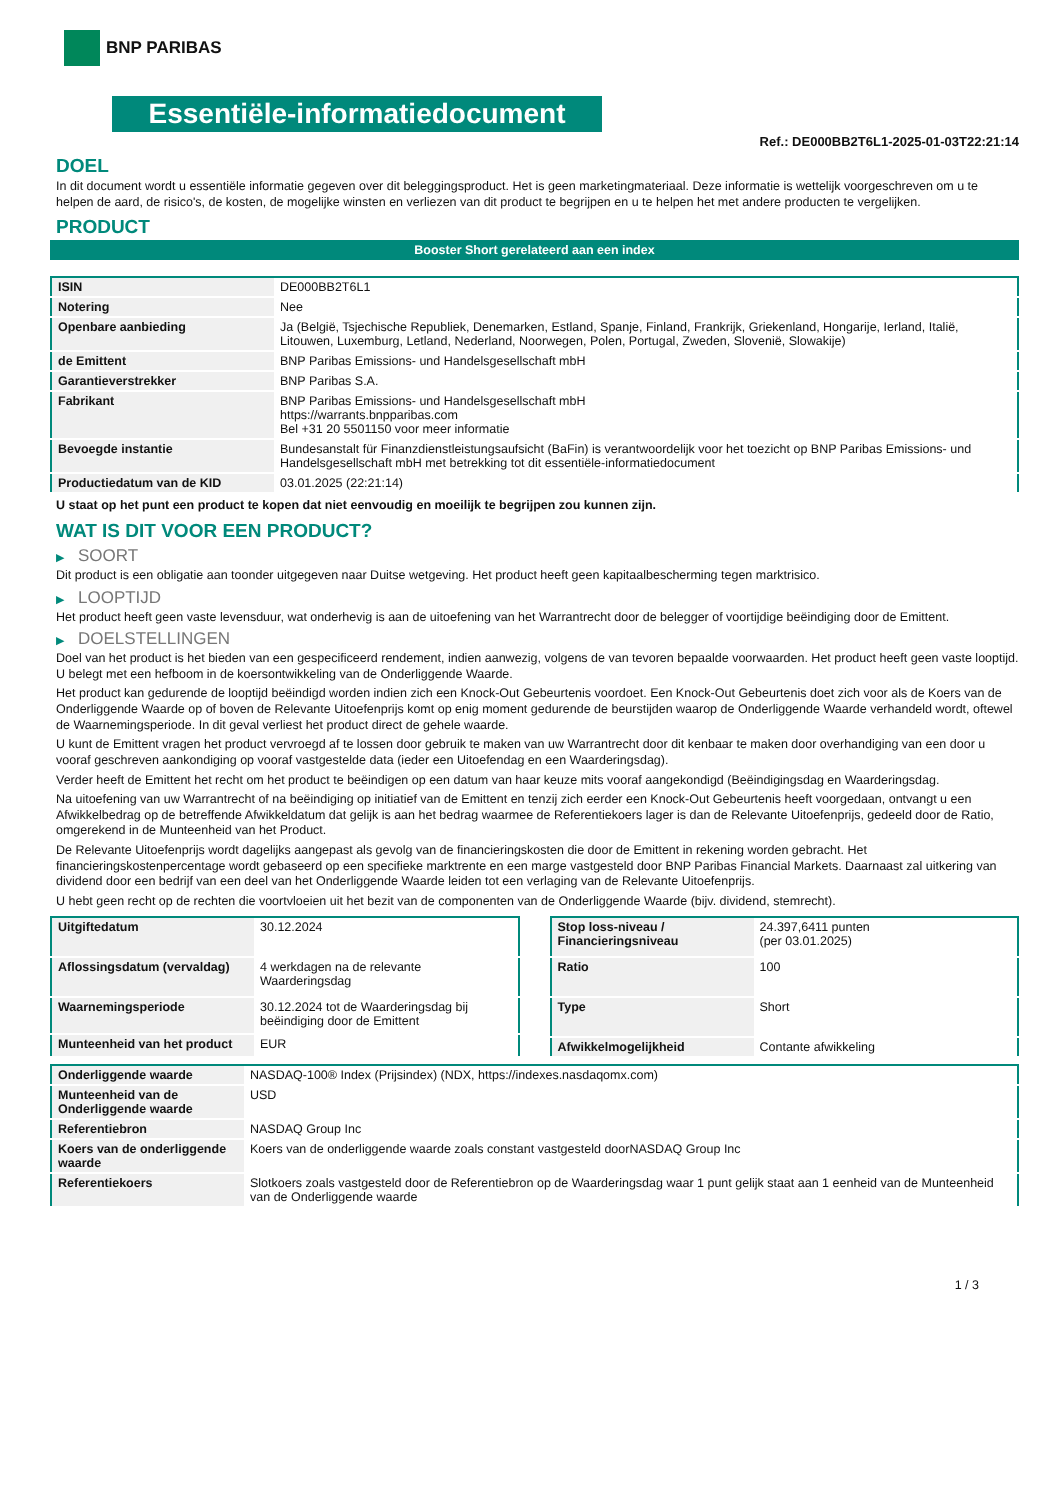BNP PARIBAS
Essentiële-informatiedocument
Ref.: DE000BB2T6L1-2025-01-03T22:21:14
DOEL
In dit document wordt u essentiële informatie gegeven over dit beleggingsproduct. Het is geen marketingmateriaal. Deze informatie is wettelijk voorgeschreven om u te helpen de aard, de risico's, de kosten, de mogelijke winsten en verliezen van dit product te begrijpen en u te helpen het met andere producten te vergelijken.
PRODUCT
Booster Short gerelateerd aan een index
| ISIN | DE000BB2T6L1 |
| Notering | Nee |
| Openbare aanbieding | Ja (België, Tsjechische Republiek, Denemarken, Estland, Spanje, Finland, Frankrijk, Griekenland, Hongarije, Ierland, Italië, Litouwen, Luxemburg, Letland, Nederland, Noorwegen, Polen, Portugal, Zweden, Slovenië, Slowakije) |
| de Emittent | BNP Paribas Emissions- und Handelsgesellschaft mbH |
| Garantieverstrekker | BNP Paribas S.A. |
| Fabrikant | BNP Paribas Emissions- und Handelsgesellschaft mbH https://warrants.bnpparibas.com Bel +31 20 5501150 voor meer informatie |
| Bevoegde instantie | Bundesanstalt für Finanzdienstleistungsaufsicht (BaFin) is verantwoordelijk voor het toezicht op BNP Paribas Emissions- und Handelsgesellschaft mbH met betrekking tot dit essentiële-informatiedocument |
| Productiedatum van de KID | 03.01.2025 (22:21:14) |
U staat op het punt een product te kopen dat niet eenvoudig en moeilijk te begrijpen zou kunnen zijn.
WAT IS DIT VOOR EEN PRODUCT?
▶ SOORT
Dit product is een obligatie aan toonder uitgegeven naar Duitse wetgeving. Het product heeft geen kapitaalbescherming tegen marktrisico.
▶ LOOPTIJD
Het product heeft geen vaste levensduur, wat onderhevig is aan de uitoefening van het Warrantrecht door de belegger of voortijdige beëindiging door de Emittent.
▶ DOELSTELLINGEN
Doel van het product is het bieden van een gespecificeerd rendement, indien aanwezig, volgens de van tevoren bepaalde voorwaarden. Het product heeft geen vaste looptijd. U belegt met een hefboom in de koersontwikkeling van de Onderliggende Waarde.
Het product kan gedurende de looptijd beëindigd worden indien zich een Knock-Out Gebeurtenis voordoet. Een Knock-Out Gebeurtenis doet zich voor als de Koers van de Onderliggende Waarde op of boven de Relevante Uitoefenprijs komt op enig moment gedurende de beurstijden waarop de Onderliggende Waarde verhandeld wordt, oftewel de Waarnemingsperiode. In dit geval verliest het product direct de gehele waarde.
U kunt de Emittent vragen het product vervroegd af te lossen door gebruik te maken van uw Warrantrecht door dit kenbaar te maken door overhandiging van een door u vooraf geschreven aankondiging op vooraf vastgestelde data (ieder een Uitoefendag en een Waarderingsdag).
Verder heeft de Emittent het recht om het product te beëindigen op een datum van haar keuze mits vooraf aangekondigd (Beëindigingsdag en Waarderingsdag.
Na uitoefening van uw Warrantrecht of na beëindiging op initiatief van de Emittent en tenzij zich eerder een Knock-Out Gebeurtenis heeft voorgedaan, ontvangt u een Afwikkelbedrag op de betreffende Afwikkeldatum dat gelijk is aan het bedrag waarmee de Referentiekoers lager is dan de Relevante Uitoefenprijs, gedeeld door de Ratio, omgerekend in de Munteenheid van het Product.
De Relevante Uitoefenprijs wordt dagelijks aangepast als gevolg van de financieringskosten die door de Emittent in rekening worden gebracht. Het financieringskostenpercentage wordt gebaseerd op een specifieke marktrente en een marge vastgesteld door BNP Paribas Financial Markets. Daarnaast zal uitkering van dividend door een bedrijf van een deel van het Onderliggende Waarde leiden tot een verlaging van de Relevante Uitoefenprijs.
U hebt geen recht op de rechten die voortvloeien uit het bezit van de componenten van de Onderliggende Waarde (bijv. dividend, stemrecht).
| Uitgiftedatum | 30.12.2024 |
| Aflossingsdatum (vervaldag) | 4 werkdagen na de relevante Waarderingsdag |
| Waarnemingsperiode | 30.12.2024 tot de Waarderingsdag bij beëindiging door de Emittent |
| Munteenheid van het product | EUR |
| Stop loss-niveau / Financieringsniveau | 24.397,6411 punten (per 03.01.2025) |
| Ratio | 100 |
| Type | Short |
| Afwikkelmogelijkheid | Contante afwikkeling |
| Onderliggende waarde | NASDAQ-100® Index (Prijsindex) (NDX, https://indexes.nasdaqomx.com) |
| Munteenheid van de Onderliggende waarde | USD |
| Referentiebron | NASDAQ Group Inc |
| Koers van de onderliggende waarde | Koers van de onderliggende waarde zoals constant vastgesteld doorNASDAQ Group Inc |
| Referentiekoers | Slotkoers zoals vastgesteld door de Referentiebron op de Waarderingsdag waar 1 punt gelijk staat aan 1 eenheid van de Munteenheid van de Onderliggende waarde |
1 / 3